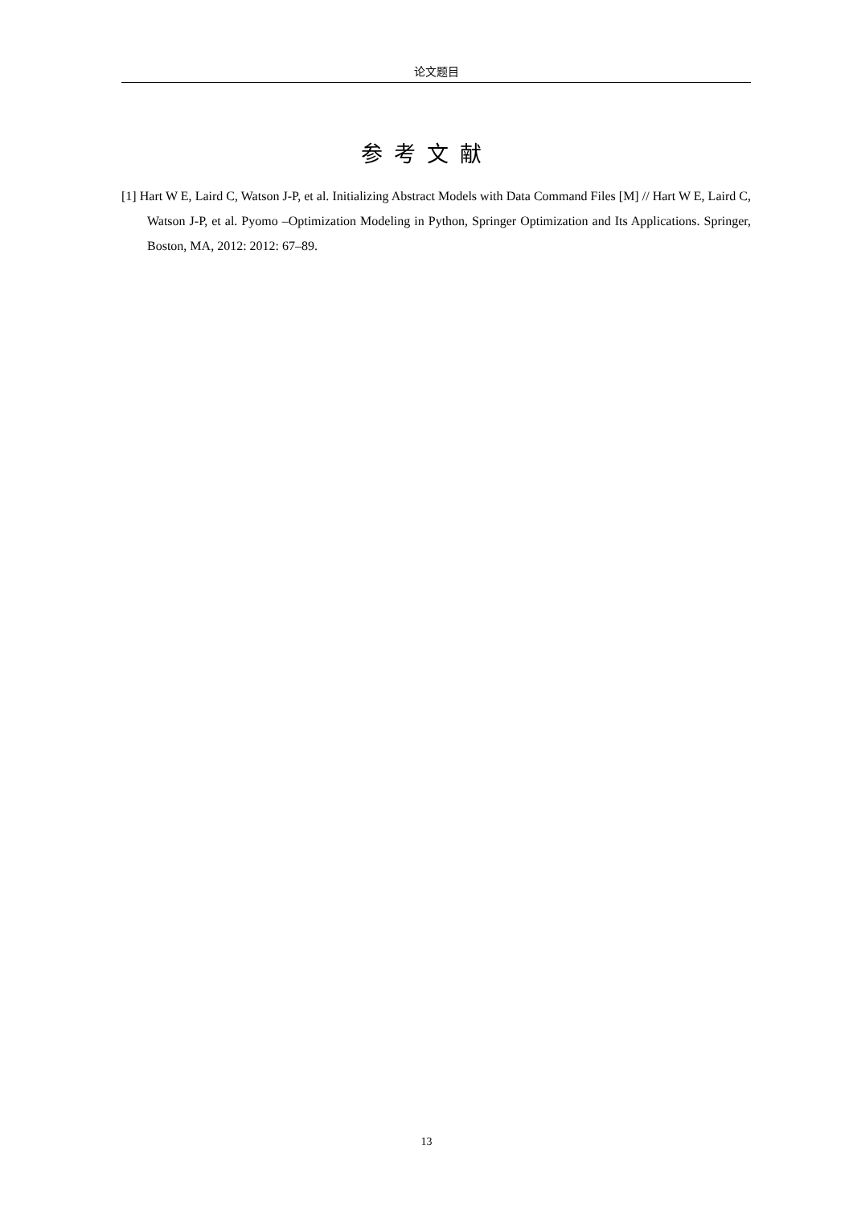论文题目
参考文献
[1] Hart W E, Laird C, Watson J-P, et al. Initializing Abstract Models with Data Command Files [M] // Hart W E, Laird C, Watson J-P, et al. Pyomo –Optimization Modeling in Python, Springer Optimization and Its Applications. Springer, Boston, MA, 2012: 2012: 67–89.
13